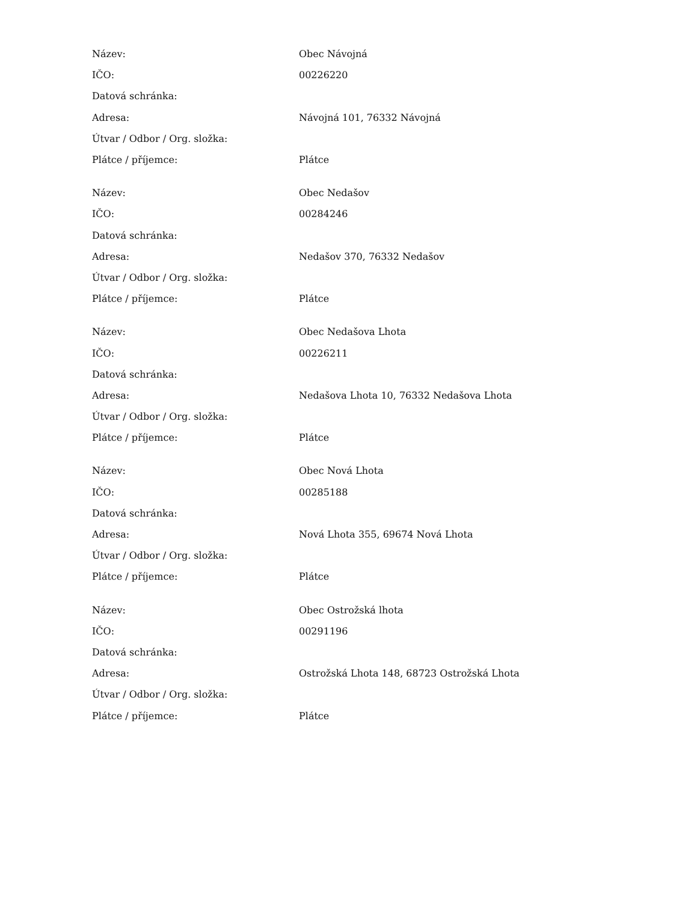| Název: | Obec Návojná |
| IČO: | 00226220 |
| Datová schránka: | |
| Adresa: | Návojná 101, 76332 Návojná |
| Útvar / Odbor / Org. složka: | |
| Plátce / příjemce: | Plátce |
| Název: | Obec Nedašov |
| IČO: | 00284246 |
| Datová schránka: | |
| Adresa: | Nedašov 370, 76332 Nedašov |
| Útvar / Odbor / Org. složka: | |
| Plátce / příjemce: | Plátce |
| Název: | Obec Nedašova Lhota |
| IČO: | 00226211 |
| Datová schránka: | |
| Adresa: | Nedašova Lhota 10, 76332 Nedašova Lhota |
| Útvar / Odbor / Org. složka: | |
| Plátce / příjemce: | Plátce |
| Název: | Obec Nová Lhota |
| IČO: | 00285188 |
| Datová schránka: | |
| Adresa: | Nová Lhota 355, 69674 Nová Lhota |
| Útvar / Odbor / Org. složka: | |
| Plátce / příjemce: | Plátce |
| Název: | Obec Ostrožská lhota |
| IČO: | 00291196 |
| Datová schránka: | |
| Adresa: | Ostrožská Lhota 148, 68723 Ostrožská Lhota |
| Útvar / Odbor / Org. složka: | |
| Plátce / příjemce: | Plátce |